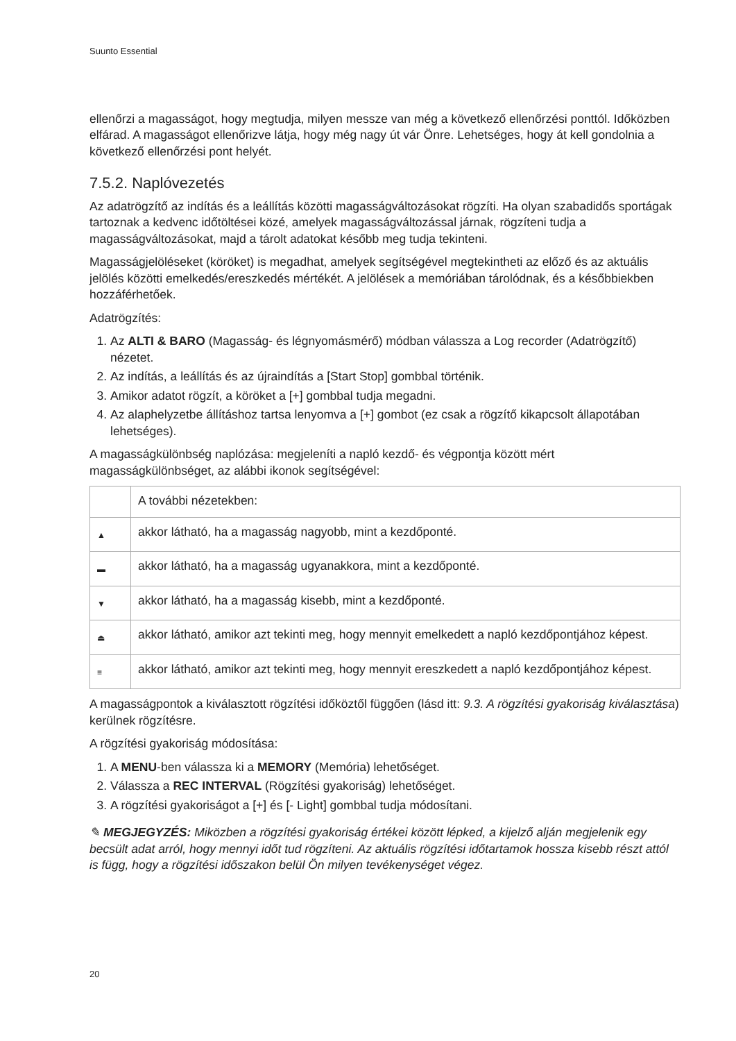Suunto Essential
ellenőrzi a magasságot, hogy megtudja, milyen messze van még a következő ellenőrzési ponttól. Időközben elfárad. A magasságot ellenőrizve látja, hogy még nagy út vár Önre. Lehetséges, hogy át kell gondolnia a következő ellenőrzési pont helyét.
7.5.2. Naplóvezetés
Az adatrögzítő az indítás és a leállítás közötti magasságváltozásokat rögzíti. Ha olyan szabadidős sportágak tartoznak a kedvenc időtöltései közé, amelyek magasságváltozással járnak, rögzíteni tudja a magasságváltozásokat, majd a tárolt adatokat később meg tudja tekinteni.
Magasságjelöléseket (köröket) is megadhat, amelyek segítségével megtekintheti az előző és az aktuális jelölés közötti emelkedés/ereszkedés mértékét. A jelölések a memóriában tárolódnak, és a későbbiekben hozzáférhetőek.
Adatrögzítés:
1. Az ALTI & BARO (Magasság- és légnyomásmérő) módban válassza a Log recorder (Adatrögzítő) nézetet.
2. Az indítás, a leállítás és az újraindítás a [Start Stop] gombbal történik.
3. Amikor adatot rögzít, a köröket a [+] gombbal tudja megadni.
4. Az alaphelyzetbe állításhoz tartsa lenyomva a [+] gombot (ez csak a rögzítő kikapcsolt állapotában lehetséges).
A magasságkülönbség naplózása: megjeleníti a napló kezdő- és végpontja között mért magasságkülönbséget, az alábbi ikonok segítségével:
| | A további nézetekben: |
| ▲ | akkor látható, ha a magasság nagyobb, mint a kezdőponté. |
| ▬ | akkor látható, ha a magasság ugyanakkora, mint a kezdőponté. |
| ▼ | akkor látható, ha a magasság kisebb, mint a kezdőponté. |
| ⏏ | akkor látható, amikor azt tekinti meg, hogy mennyit emelkedett a napló kezdőpontjához képest. |
| ≡ | akkor látható, amikor azt tekinti meg, hogy mennyit ereszkedett a napló kezdőpontjához képest. |
A magasságpontok a kiválasztott rögzítési időköztől függően (lásd itt: 9.3. A rögzítési gyakoriság kiválasztása) kerülnek rögzítésre.
A rögzítési gyakoriság módosítása:
1. A MENU-ben válassza ki a MEMORY (Memória) lehetőséget.
2. Válassza a REC INTERVAL (Rögzítési gyakoriság) lehetőséget.
3. A rögzítési gyakoriságot a [+] és [- Light] gombbal tudja módosítani.
✎ MEGJEGYZÉS: Miközben a rögzítési gyakoriság értékei között lépked, a kijelző alján megjelenik egy becsült adat arról, hogy mennyi időt tud rögzíteni. Az aktuális rögzítési időtartamok hossza kisebb részt attól is függ, hogy a rögzítési időszakon belül Ön milyen tevékenységet végez.
20